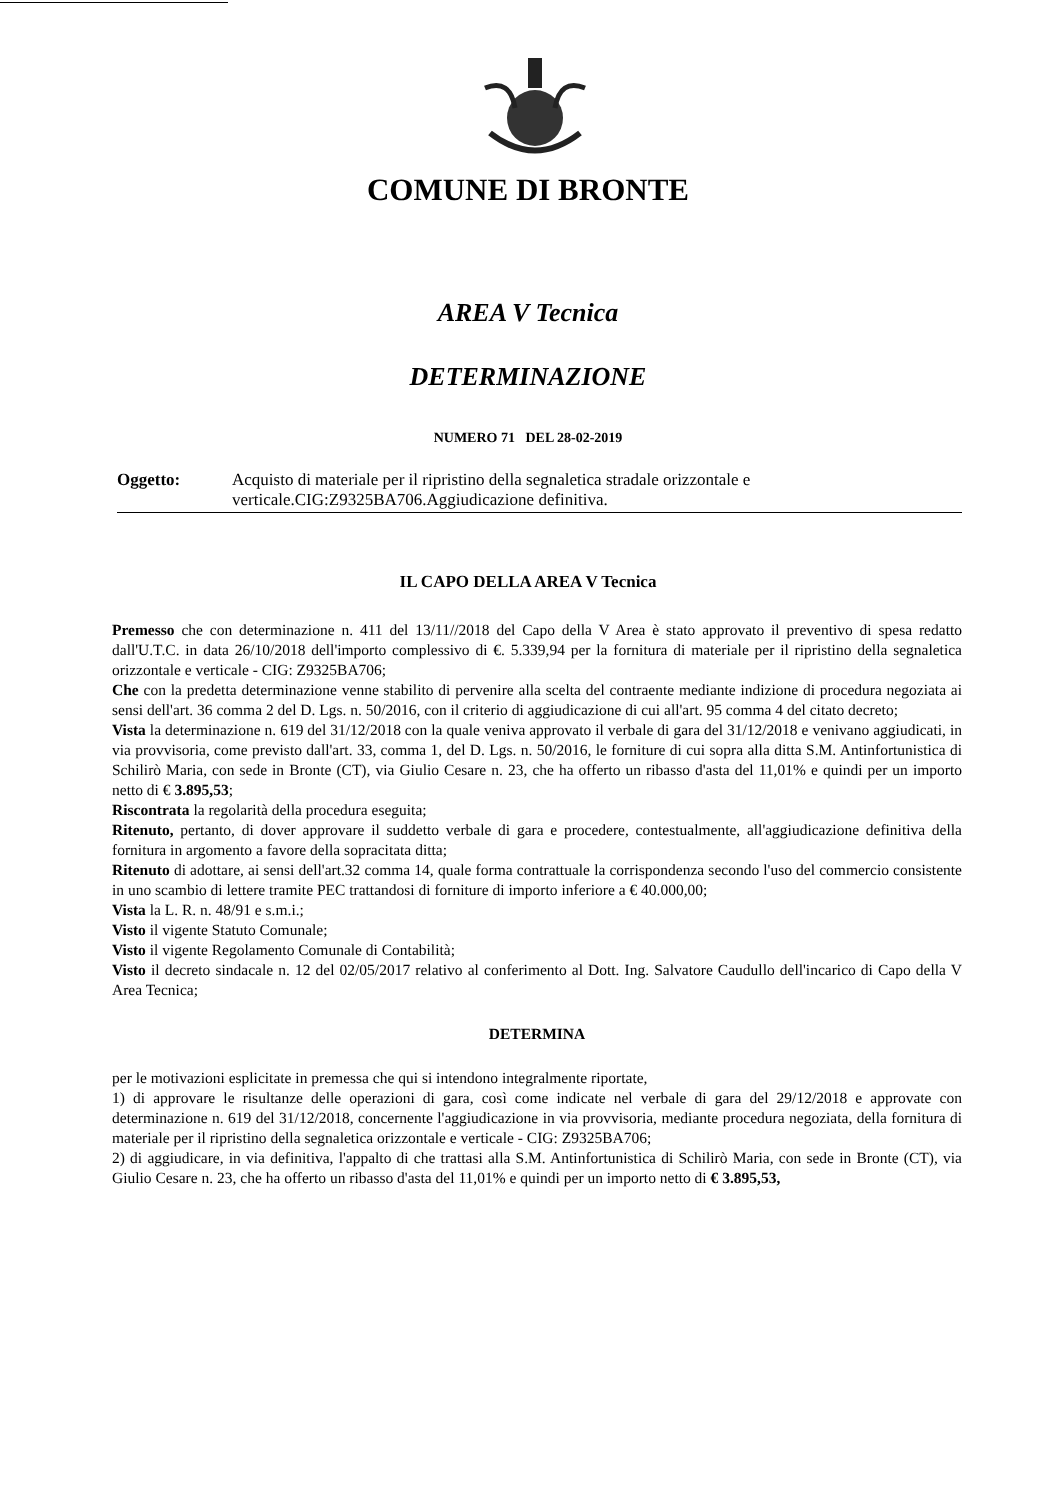COMUNE DI BRONTE
AREA V Tecnica
DETERMINAZIONE
NUMERO 71 DEL 28-02-2019
Oggetto: Acquisto di materiale per il ripristino della segnaletica stradale orizzontale e verticale.CIG:Z9325BA706.Aggiudicazione definitiva.
IL CAPO DELLA AREA V Tecnica
Premesso che con determinazione n. 411 del 13/11//2018 del Capo della V Area è stato approvato il preventivo di spesa redatto dall'U.T.C. in data 26/10/2018 dell'importo complessivo di €. 5.339,94 per la fornitura di materiale per il ripristino della segnaletica orizzontale e verticale - CIG: Z9325BA706;
Che con la predetta determinazione venne stabilito di pervenire alla scelta del contraente mediante indizione di procedura negoziata ai sensi dell'art. 36 comma 2 del D. Lgs. n. 50/2016, con il criterio di aggiudicazione di cui all'art. 95 comma 4 del citato decreto;
Vista la determinazione n. 619 del 31/12/2018 con la quale veniva approvato il verbale di gara del 31/12/2018 e venivano aggiudicati, in via provvisoria, come previsto dall'art. 33, comma 1, del D. Lgs. n. 50/2016, le forniture di cui sopra alla ditta S.M. Antinfortunistica di Schilirò Maria, con sede in Bronte (CT), via Giulio Cesare n. 23, che ha offerto un ribasso d'asta del 11,01% e quindi per un importo netto di € 3.895,53;
Riscontrata la regolarità della procedura eseguita;
Ritenuto, pertanto, di dover approvare il suddetto verbale di gara e procedere, contestualmente, all'aggiudicazione definitiva della fornitura in argomento a favore della sopracitata ditta;
Ritenuto di adottare, ai sensi dell'art.32 comma 14, quale forma contrattuale la corrispondenza secondo l'uso del commercio consistente in uno scambio di lettere tramite PEC trattandosi di forniture di importo inferiore a € 40.000,00;
Vista la L. R. n. 48/91 e s.m.i.;
Visto il vigente Statuto Comunale;
Visto il vigente Regolamento Comunale di Contabilità;
Visto il decreto sindacale n. 12 del 02/05/2017 relativo al conferimento al Dott. Ing. Salvatore Caudullo dell'incarico di Capo della V Area Tecnica;
DETERMINA
per le motivazioni esplicitate in premessa che qui si intendono integralmente riportate,
1) di approvare le risultanze delle operazioni di gara, così come indicate nel verbale di gara del 29/12/2018 e approvate con determinazione n. 619 del 31/12/2018, concernente l'aggiudicazione in via provvisoria, mediante procedura negoziata, della fornitura di materiale per il ripristino della segnaletica orizzontale e verticale - CIG: Z9325BA706;
2) di aggiudicare, in via definitiva, l'appalto di che trattasi alla S.M. Antinfortunistica di Schilirò Maria, con sede in Bronte (CT), via Giulio Cesare n. 23, che ha offerto un ribasso d'asta del 11,01% e quindi per un importo netto di € 3.895,53,